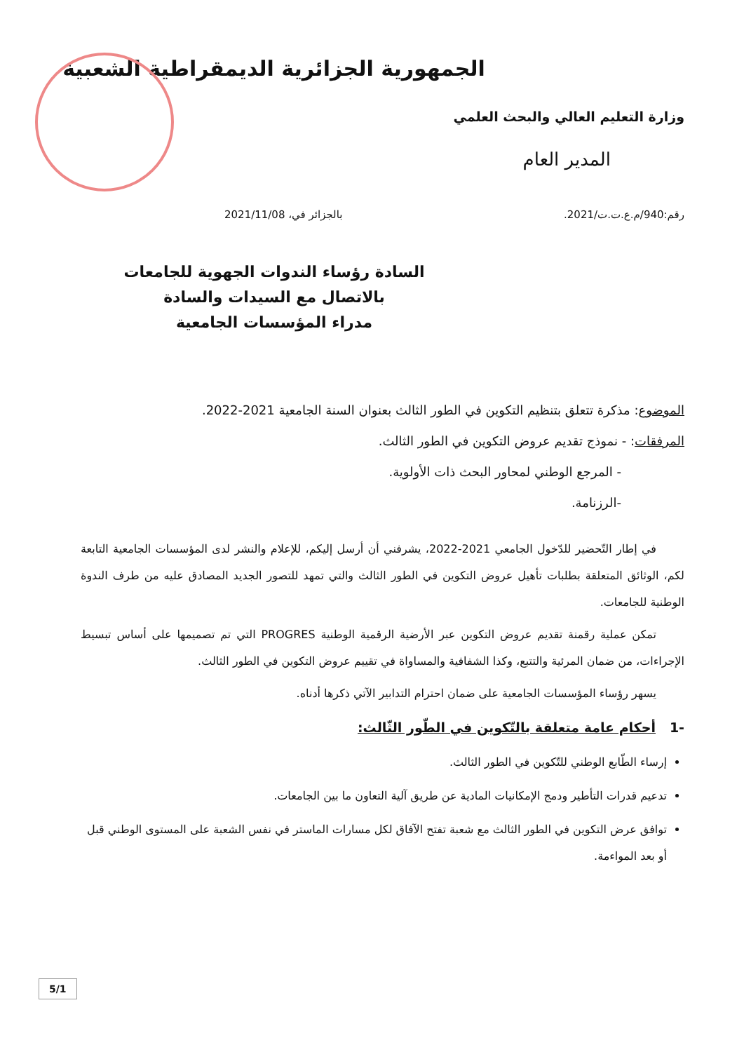الجمهورية الجزائرية الديمقراطية الشعبية
وزارة التعليم العالي والبحث العلمي
المدير العام
رقم:940/م.ع.ت.ت/2021. بالجزائر في، 2021/11/08
السادة رؤساء الندوات الجهوية للجامعات
بالاتصال مع السيدات والسادة
مدراء المؤسسات الجامعية
الموضوع: مذكرة تتعلق بتنظيم التكوين في الطور الثالث بعنوان السنة الجامعية 2021-2022.
المرفقات: - نموذج تقديم عروض التكوين في الطور الثالث.
- المرجع الوطني لمحاور البحث ذات الأولوية.
-الرزنامة.
في إطار التّحضير للدّخول الجامعي 2021-2022، يشرفني أن أرسل إليكم، للإعلام والنشر لدى المؤسسات الجامعية التابعة لكم، الوثائق المتعلقة بطلبات تأهيل عروض التكوين في الطور الثالث والتي تمهد للتصور الجديد المصادق عليه من طرف الندوة الوطنية للجامعات.
تمكن عملية رقمنة تقديم عروض التكوين عبر الأرضية الرقمية الوطنية PROGRES التي تم تصميمها على أساس تبسيط الإجراءات، من ضمان المرئية والتتبع، وكذا الشفافية والمساواة في تقييم عروض التكوين في الطور الثالث.
يسهر رؤساء المؤسسات الجامعية على ضمان احترام التدابير الآتي ذكرها أدناه.
-1 أحكام عامة متعلقة بالتّكوين في الطّور الثّالث:
إرساء الطّابع الوطني للتّكوين في الطور الثالث.
تدعيم قدرات التأطير ودمج الإمكانيات المادية عن طريق آلية التعاون ما بين الجامعات.
توافق عرض التكوين في الطور الثالث مع شعبة تفتح الآفاق لكل مسارات الماستر في نفس الشعبة على المستوى الوطني قبل أو بعد المواءمة.
5/1